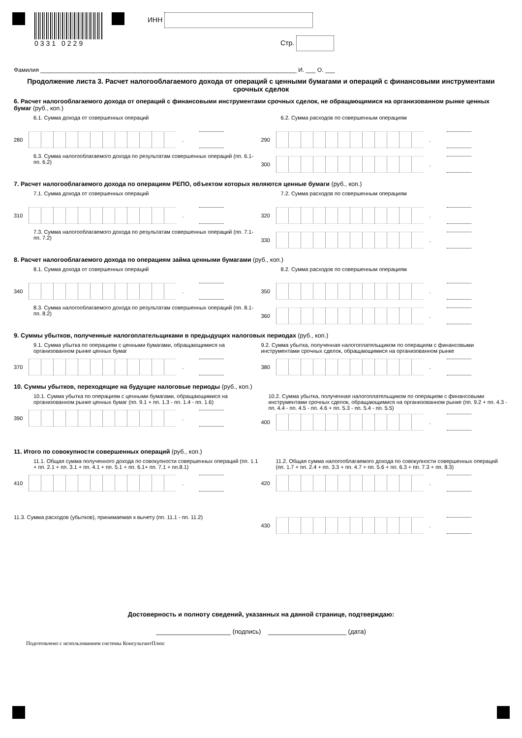0331 0229 ИНН
Стр.
Фамилия ______________________________________________________________________________ И. ___ О. ___
Продолжение листа 3. Расчет налогооблагаемого дохода от операций с ценными бумагами и операций с финансовыми инструментами срочных сделок
6. Расчет налогооблагаемого дохода от операций с финансовыми инструментами срочных сделок, не обращающимися на организованном рынке ценных бумаг (руб., коп.)
6.1. Сумма дохода от совершенных операций
280
.
6.2. Сумма расходов по совершенным операциям
290
.
6.3. Сумма налогооблагаемого дохода по результатам совершенных операций (пп. 6.1- пп. 6.2)
300
.
7. Расчет налогооблагаемого дохода по операциям РЕПО, объектом которых являются ценные бумаги (руб., коп.)
7.1. Сумма дохода от совершенных операций
310
.
7.2. Сумма расходов по совершенным операциям
320
.
7.3. Сумма налогооблагаемого дохода по результатам совершенных операций (пп. 7.1- пп. 7.2)
330
.
8. Расчет налогооблагаемого дохода по операциям займа ценными бумагами (руб., коп.)
8.1. Сумма дохода от совершенных операций
340
.
8.2. Сумма расходов по совершенным операциям
350
.
8.3. Сумма налогооблагаемого дохода по результатам совершенных операций (пп. 8.1- пп. 8.2)
360
.
9. Суммы убытков, полученные налогоплательщиками в предыдущих налоговых периодах (руб., коп.)
9.1. Сумма убытка по операциям с ценными бумагами, обращающимися на организованном рынке ценных бумаг
370
.
9.2. Сумма убытка, полученная налогоплательщиком по операциям с финансовыми инструментами срочных сделок, обращающимися на организованном рынке
380
.
10. Суммы убытков, переходящие на будущие налоговые периоды (руб., коп.)
10.1. Сумма убытка по операциям с ценными бумагами, обращающимися на организованном рынке ценных бумаг (пп. 9.1 + пп. 1.3 - пп. 1.4 - пп. 1.6)
390
.
10.2. Сумма убытка, полученная налогоплательщиком по операциям с финансовыми инструментами срочных сделок, обращающимися на организованном рынке (пп. 9.2 + пп. 4.3 - пп. 4.4 - пп. 4.5 - пп. 4.6 + пп. 5.3 - пп. 5.4 - пп. 5.5)
400
.
11. Итого по совокупности совершенных операций (руб., коп.)
11.1. Общая сумма полученного дохода по совокупности совершенных операций (пп. 1.1 + пп. 2.1 + пп. 3.1 + пп. 4.1 + пп. 5.1 + пп. 6.1+ пп. 7.1 + пп.8.1)
410
.
11.2. Общая сумма налогооблагаемого дохода по совокупности совершенных операций (пп. 1.7 + пп. 2.4 + пп. 3.3 + пп. 4.7 + пп. 5.6 + пп. 6.3 + пп. 7.3 + пп. 8.3)
420
.
11.3. Сумма расходов (убытков), принимаемая к вычету (пп. 11.1 - пп. 11.2)
430
.
Достоверность и полноту сведений, указанных на данной странице, подтверждаю:
_____________________ (подпись) ______________________ (дата)
Подготовлено с использованием системы КонсультантПлюс